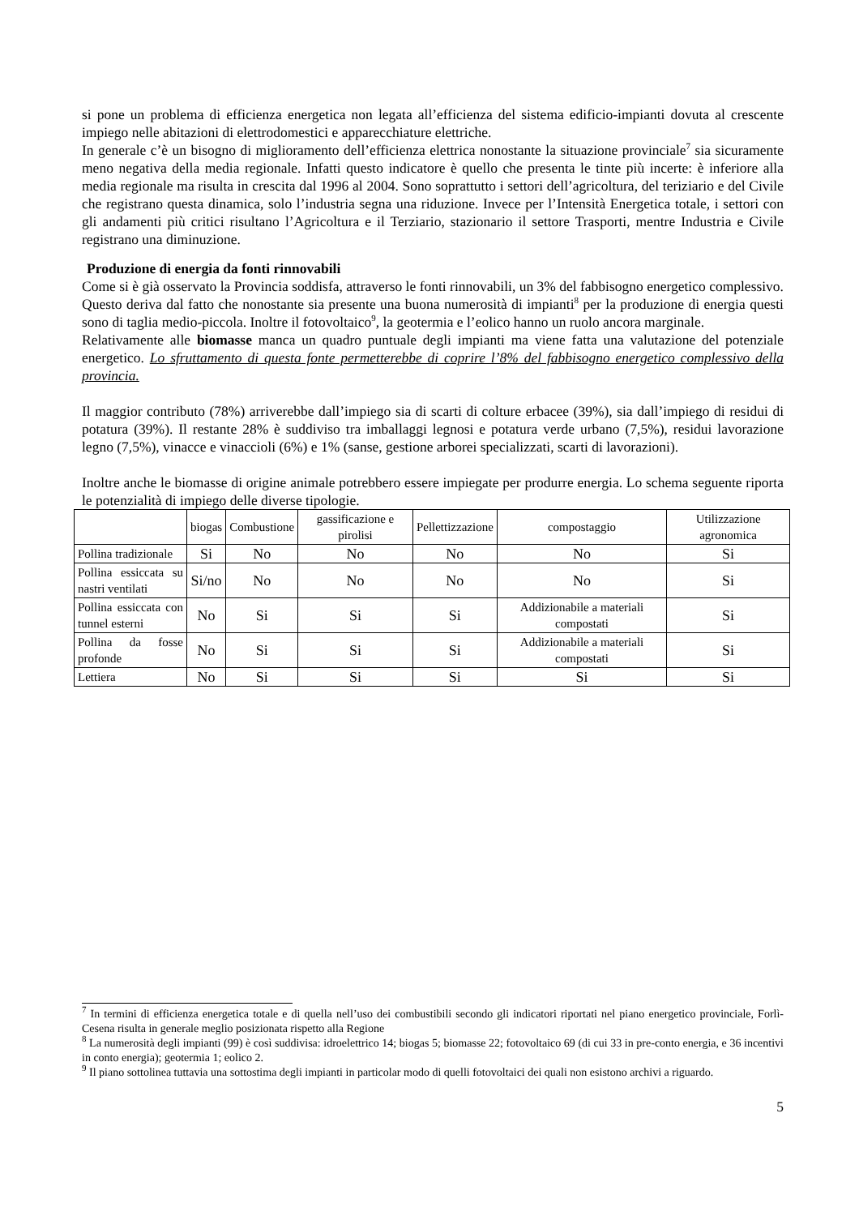si pone un problema di efficienza energetica non legata all’efficienza del sistema edificio-impianti dovuta al crescente impiego nelle abitazioni di elettrodomestici e apparecchiature elettriche.
In generale c’è un bisogno di miglioramento dell’efficienza elettrica nonostante la situazione provinciale<sup>7</sup> sia sicuramente meno negativa della media regionale. Infatti questo indicatore è quello che presenta le tinte più incerte: è inferiore alla media regionale ma risulta in crescita dal 1996 al 2004. Sono soprattutto i settori dell’agricoltura, del teriziario e del Civile che registrano questa dinamica, solo l’industria segna una riduzione. Invece per l’Intensità Energetica totale, i settori con gli andamenti più critici risultano l’Agricoltura e il Terziario, stazionario il settore Trasporti, mentre Industria e Civile registrano una diminuzione.
Produzione di energia da fonti rinnovabili
Come si è già osservato la Provincia soddisfa, attraverso le fonti rinnovabili, un 3% del fabbisogno energetico complessivo. Questo deriva dal fatto che nonostante sia presente una buona numerosità di impianti<sup>8</sup> per la produzione di energia questi sono di taglia medio-piccola. Inoltre il fotovoltaico<sup>9</sup>, la geotermia e l’eolico hanno un ruolo ancora marginale.
Relativamente alle biomasse manca un quadro puntuale degli impianti ma viene fatta una valutazione del potenziale energetico. Lo sfruttamento di questa fonte permetterebbe di coprire l’8% del fabbisogno energetico complessivo della provincia.
Il maggior contributo (78%) arriverebbe dall’impiego sia di scarti di colture erbacee (39%), sia dall’impiego di residui di potatura (39%). Il restante 28% è suddiviso tra imballaggi legnosi e potatura verde urbano (7,5%), residui lavorazione legno (7,5%), vinacce e vinaccioli (6%) e 1% (sanse, gestione arborei specializzati, scarti di lavorazioni).
Inoltre anche le biomasse di origine animale potrebbero essere impiegate per produrre energia. Lo schema seguente riporta le potenzialità di impiego delle diverse tipologie.
| | biogas | Combustione | gassificazione e pirolisi | Pellettizzazione | compostaggio | Utilizzazione agronomica |
| Pollina tradizionale | Si | No | No | No | No | Si |
| Pollina essiccata su nastri ventilati | Si/no | No | No | No | No | Si |
| Pollina essiccata con tunnel esterni | No | Si | Si | Si | Addizionabile a materiali compostati | Si |
| Pollina da fosse profonde | No | Si | Si | Si | Addizionabile a materiali compostati | Si |
| Lettiera | No | Si | Si | Si | Si | Si |
<sup>7</sup> In termini di efficienza energetica totale e di quella nell’uso dei combustibili secondo gli indicatori riportati nel piano energetico provinciale, Forlì-Cesena risulta in generale meglio posizionata rispetto alla Regione
<sup>8</sup> La numerosità degli impianti (99) è così suddivisa: idroelettrico 14; biogas 5; biomasse 22; fotovoltaico 69 (di cui 33 in pre-conto energia, e 36 incentivi in conto energia); geotermia 1; eolico 2.
<sup>9</sup> Il piano sottolinea tuttavia una sottostima degli impianti in particolar modo di quelli fotovoltaici dei quali non esistono archivi a riguardo.
5